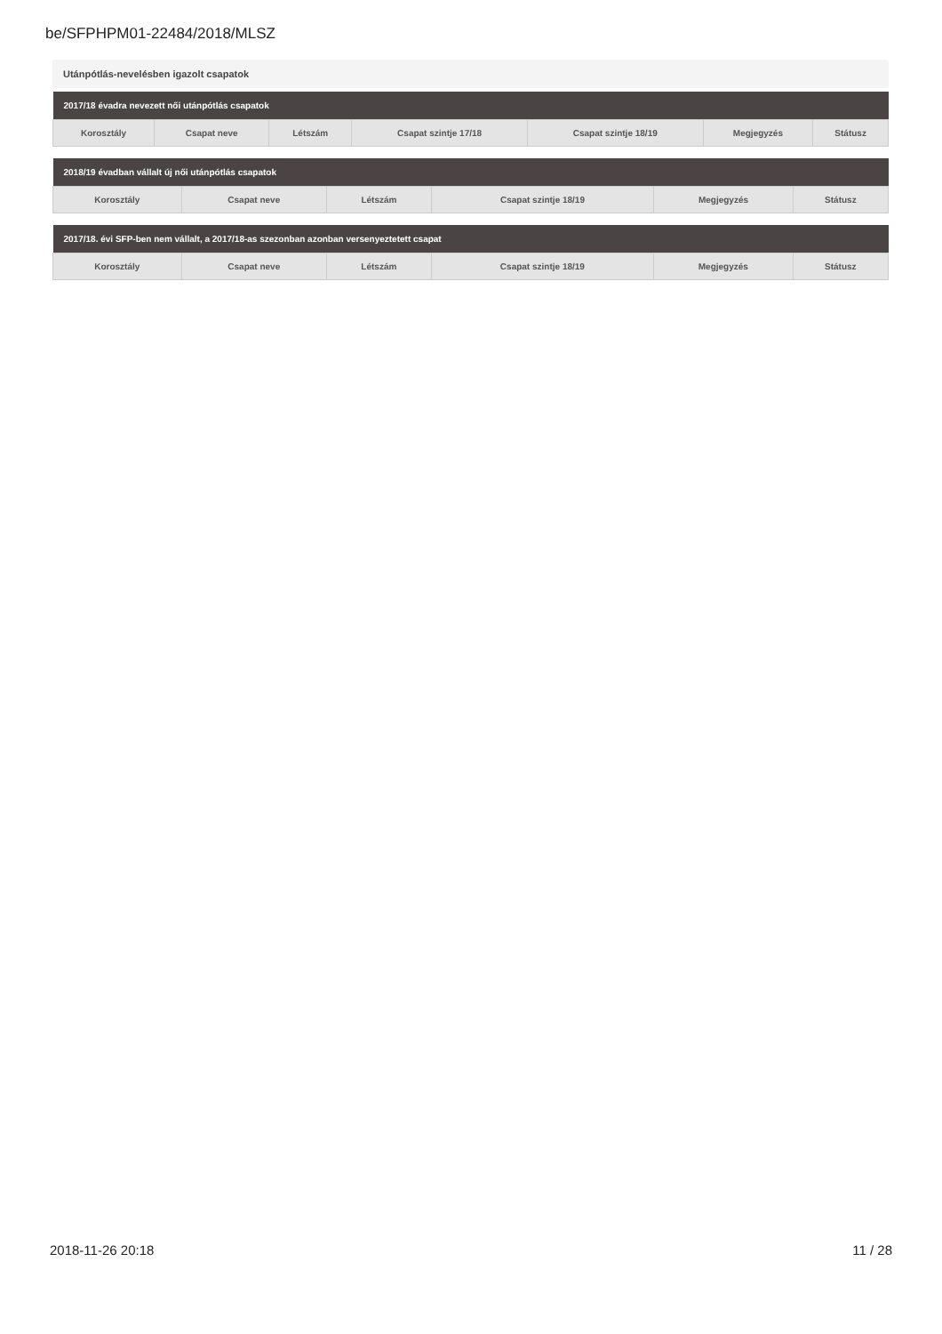be/SFPHPM01-22484/2018/MLSZ
Utánpótlás-nevelésben igazolt csapatok
| 2017/18 évadra nevezett női utánpótlás csapatok | | | | | | |
| --- | --- | --- | --- | --- | --- | --- |
| Korosztály | Csapat neve | Létszám | Csapat szintje 17/18 | Csapat szintje 18/19 | Megjegyzés | Státusz |
| 2018/19 évadban vállalt új női utánpótlás csapatok | | | | | |
| --- | --- | --- | --- | --- | --- |
| Korosztály | Csapat neve | Létszám | Csapat szintje 18/19 | Megjegyzés | Státusz |
| 2017/18. évi SFP-ben nem vállalt, a 2017/18-as szezonban azonban versenyeztetett csapat | | | | | |
| --- | --- | --- | --- | --- | --- |
| Korosztály | Csapat neve | Létszám | Csapat szintje 18/19 | Megjegyzés | Státusz |
2018-11-26 20:18 11 / 28